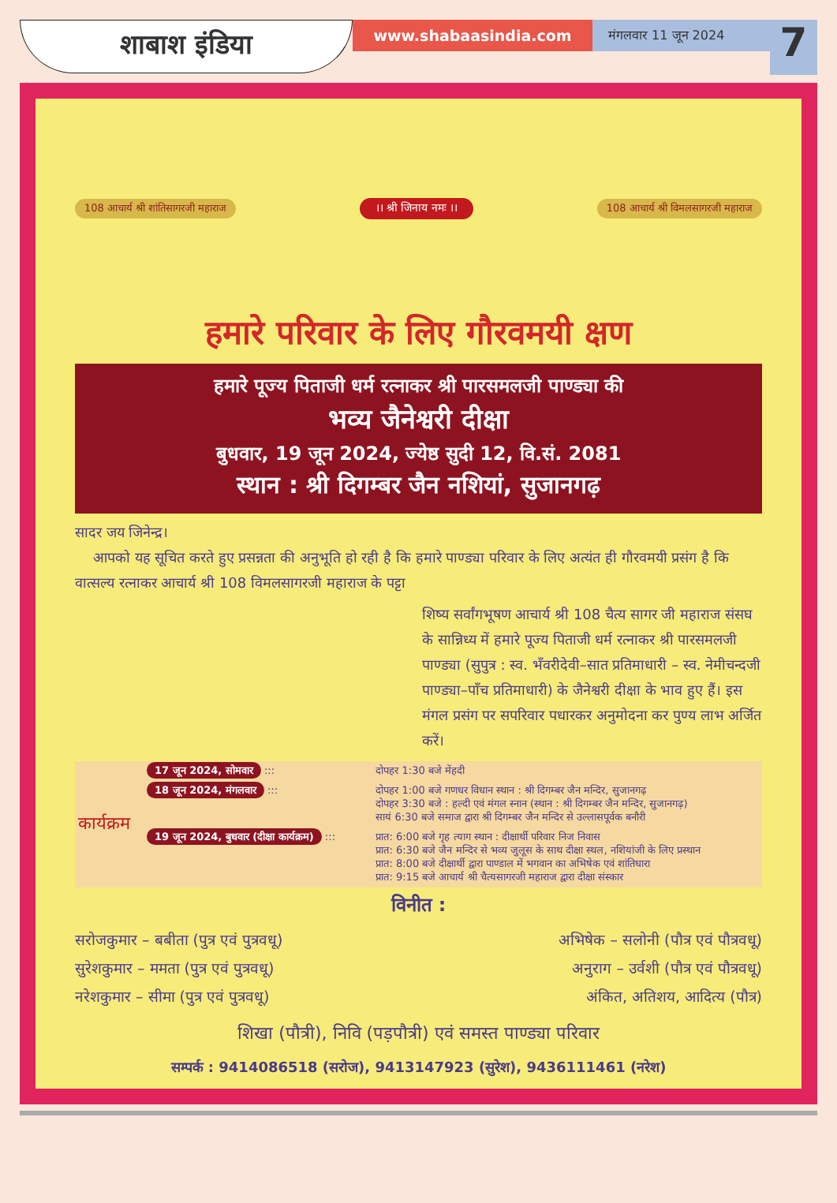शाबाश इंडिया
www.shabaasindia.com
मंगलवार 11 जून 2024
7
108 आचार्य श्री शांतिसागरजी महाराज ।। श्री जिनाय नमः ।। 108 आचार्य श्री विमलसागरजी महाराज
हमारे परिवार के लिए गौरवमयी क्षण
हमारे पूज्य पिताजी धर्म रत्नाकर श्री पारसमलजी पाण्ड्या की
भव्य जैनेश्वरी दीक्षा
बुधवार, 19 जून 2024, ज्येष्ठ सुदी 12, वि.सं. 2081
स्थान : श्री दिगम्बर जैन नशियां, सुजानगढ़
सादर जय जिनेन्द्र।
आपको यह सूचित करते हुए प्रसन्नता की अनुभूति हो रही है कि हमारे पाण्ड्या परिवार के लिए अत्यंत ही गौरवमयी प्रसंग है कि वात्सल्य रत्नाकर आचार्य श्री 108 विमलसागरजी महाराज के पट्टा
शिष्य सर्वांगभूषण आचार्य श्री 108 चैत्य सागर जी महाराज संसघ के सान्निध्य में हमारे पूज्य पिताजी धर्म रत्नाकर श्री पारसमलजी पाण्ड्या (सुपुत्र : स्व. भँवरीदेवी–सात प्रतिमाधारी – स्व. नेमीचन्दजी पाण्ड्या–पाँच प्रतिमाधारी) के जैनेश्वरी दीक्षा के भाव हुए हैं। इस मंगल प्रसंग पर सपरिवार पधारकर अनुमोदना कर पुण्य लाभ अर्जित करें।
| कार्यक्रम | 17 जून 2024, सोमवार ::: | दोपहर 1:30 बजे मेंहदी |
| | 18 जून 2024, मंगलवार ::: | दोपहर 1:00 बजे गणधर विधान स्थान : श्री दिगम्बर जैन मन्दिर, सुजानगढ़ दोपहर 3:30 बजे : हल्दी एवं मंगल स्नान (स्थान : श्री दिगम्बर जैन मन्दिर, सुजानगढ़) सायं 6:30 बजे समाज द्वारा श्री दिगम्बर जैन मन्दिर से उल्लासपूर्वक बनौरी |
| | 19 जून 2024, बुधवार (दीक्षा कार्यक्रम) ::: | प्रात: 6:00 बजे गृह त्याग स्थान : दीक्षार्थी परिवार निज निवास प्रात: 6:30 बजे जैन मन्दिर से भव्य जुलूस के साथ दीक्षा स्थल, नशियांजी के लिए प्रस्थान प्रात: 8:00 बजे दीक्षार्थी द्वारा पाण्डाल में भगवान का अभिषेक एवं शांतिधारा प्रात: 9:15 बजे आचार्य श्री चैत्यसागरजी महाराज द्वारा दीक्षा संस्कार |
विनीत :
सरोजकुमार – बबीता (पुत्र एवं पुत्रवधू)
सुरेशकुमार – ममता (पुत्र एवं पुत्रवधू)
नरेशकुमार – सीमा (पुत्र एवं पुत्रवधू)
अभिषेक – सलोनी (पौत्र एवं पौत्रवधू)
अनुराग – उर्वशी (पौत्र एवं पौत्रवधू)
अंकित, अतिशय, आदित्य (पौत्र)
शिखा (पौत्री), निवि (पड़पौत्री) एवं समस्त पाण्ड्या परिवार
सम्पर्क : 9414086518 (सरोज), 9413147923 (सुरेश), 9436111461 (नरेश)